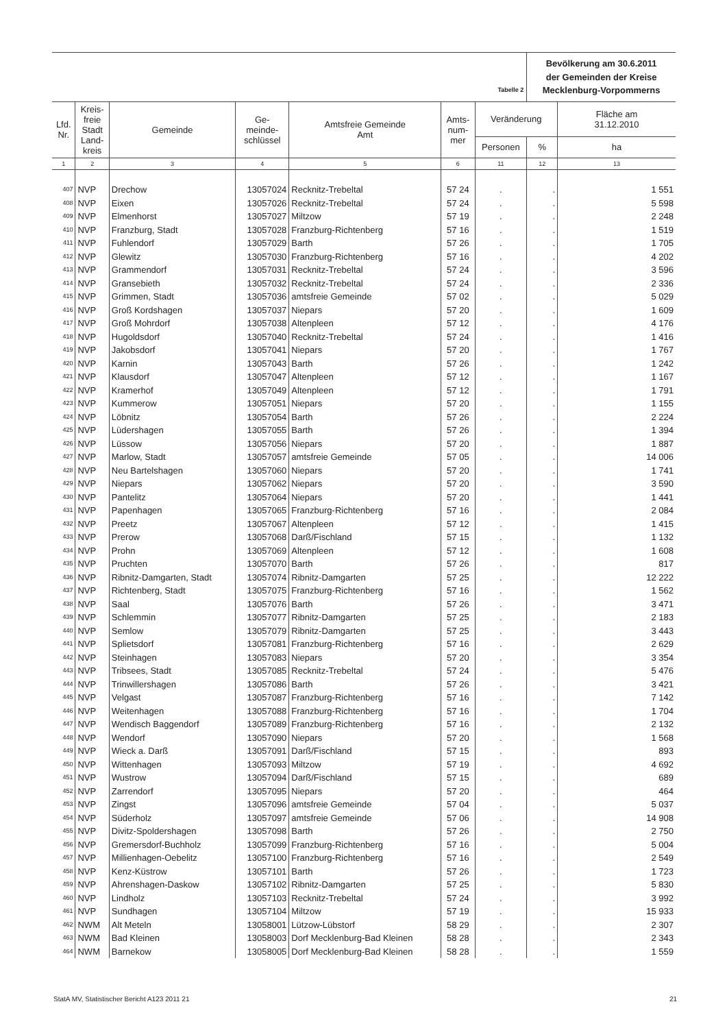| Tabelle 2 | | | | | | | Bevölkerung am 30.6.2011 der Gemeinden der Kreise Mecklenburg-Vorpommerns | |
| Lfd. Nr. | Kreis- freie Stadt Land- kreis | Gemeinde | Ge- meinde- schlüssel | Amtsfreie Gemeinde Amt | Amts- num- mer | Veränderung | | Fläche am 31.12.2010 |
| | | | | | | Personen | % | ha |
| 1 | 2 | 3 | 4 | 5 | 6 | 11 | 12 | 13 |
| 407 | NVP | Drechow | 13057024 | Recknitz-Trebeltal | 57 24 | . | . | 1 551 |
| 408 | NVP | Eixen | 13057026 | Recknitz-Trebeltal | 57 24 | . | . | 5 598 |
| 409 | NVP | Elmenhorst | 13057027 | Miltzow | 57 19 | . | . | 2 248 |
| 410 | NVP | Franzburg, Stadt | 13057028 | Franzburg-Richtenberg | 57 16 | . | . | 1 519 |
| 411 | NVP | Fuhlendorf | 13057029 | Barth | 57 26 | . | . | 1 705 |
| 412 | NVP | Glewitz | 13057030 | Franzburg-Richtenberg | 57 16 | . | . | 4 202 |
| 413 | NVP | Grammendorf | 13057031 | Recknitz-Trebeltal | 57 24 | . | . | 3 596 |
| 414 | NVP | Gransebieth | 13057032 | Recknitz-Trebeltal | 57 24 | . | . | 2 336 |
| 415 | NVP | Grimmen, Stadt | 13057036 | amtsfreie Gemeinde | 57 02 | . | . | 5 029 |
| 416 | NVP | Groß Kordshagen | 13057037 | Niepars | 57 20 | . | . | 1 609 |
| 417 | NVP | Groß Mohrdorf | 13057038 | Altenpleen | 57 12 | . | . | 4 176 |
| 418 | NVP | Hugoldsdorf | 13057040 | Recknitz-Trebeltal | 57 24 | . | . | 1 416 |
| 419 | NVP | Jakobsdorf | 13057041 | Niepars | 57 20 | . | . | 1 767 |
| 420 | NVP | Karnin | 13057043 | Barth | 57 26 | . | . | 1 242 |
| 421 | NVP | Klausdorf | 13057047 | Altenpleen | 57 12 | . | . | 1 167 |
| 422 | NVP | Kramerhof | 13057049 | Altenpleen | 57 12 | . | . | 1 791 |
| 423 | NVP | Kummerow | 13057051 | Niepars | 57 20 | . | . | 1 155 |
| 424 | NVP | Löbnitz | 13057054 | Barth | 57 26 | . | . | 2 224 |
| 425 | NVP | Lüdershagen | 13057055 | Barth | 57 26 | . | . | 1 394 |
| 426 | NVP | Lüssow | 13057056 | Niepars | 57 20 | . | . | 1 887 |
| 427 | NVP | Marlow, Stadt | 13057057 | amtsfreie Gemeinde | 57 05 | . | . | 14 006 |
| 428 | NVP | Neu Bartelshagen | 13057060 | Niepars | 57 20 | . | . | 1 741 |
| 429 | NVP | Niepars | 13057062 | Niepars | 57 20 | . | . | 3 590 |
| 430 | NVP | Pantelitz | 13057064 | Niepars | 57 20 | . | . | 1 441 |
| 431 | NVP | Papenhagen | 13057065 | Franzburg-Richtenberg | 57 16 | . | . | 2 084 |
| 432 | NVP | Preetz | 13057067 | Altenpleen | 57 12 | . | . | 1 415 |
| 433 | NVP | Prerow | 13057068 | Darß/Fischland | 57 15 | . | . | 1 132 |
| 434 | NVP | Prohn | 13057069 | Altenpleen | 57 12 | . | . | 1 608 |
| 435 | NVP | Pruchten | 13057070 | Barth | 57 26 | . | . | 817 |
| 436 | NVP | Ribnitz-Damgarten, Stadt | 13057074 | Ribnitz-Damgarten | 57 25 | . | . | 12 222 |
| 437 | NVP | Richtenberg, Stadt | 13057075 | Franzburg-Richtenberg | 57 16 | . | . | 1 562 |
| 438 | NVP | Saal | 13057076 | Barth | 57 26 | . | . | 3 471 |
| 439 | NVP | Schlemmin | 13057077 | Ribnitz-Damgarten | 57 25 | . | . | 2 183 |
| 440 | NVP | Semlow | 13057079 | Ribnitz-Damgarten | 57 25 | . | . | 3 443 |
| 441 | NVP | Splietsdorf | 13057081 | Franzburg-Richtenberg | 57 16 | . | . | 2 629 |
| 442 | NVP | Steinhagen | 13057083 | Niepars | 57 20 | . | . | 3 354 |
| 443 | NVP | Tribsees, Stadt | 13057085 | Recknitz-Trebeltal | 57 24 | . | . | 5 476 |
| 444 | NVP | Trinwillershagen | 13057086 | Barth | 57 26 | . | . | 3 421 |
| 445 | NVP | Velgast | 13057087 | Franzburg-Richtenberg | 57 16 | . | . | 7 142 |
| 446 | NVP | Weitenhagen | 13057088 | Franzburg-Richtenberg | 57 16 | . | . | 1 704 |
| 447 | NVP | Wendisch Baggendorf | 13057089 | Franzburg-Richtenberg | 57 16 | . | . | 2 132 |
| 448 | NVP | Wendorf | 13057090 | Niepars | 57 20 | . | . | 1 568 |
| 449 | NVP | Wieck a. Darß | 13057091 | Darß/Fischland | 57 15 | . | . | 893 |
| 450 | NVP | Wittenhagen | 13057093 | Miltzow | 57 19 | . | . | 4 692 |
| 451 | NVP | Wustrow | 13057094 | Darß/Fischland | 57 15 | . | . | 689 |
| 452 | NVP | Zarrendorf | 13057095 | Niepars | 57 20 | . | . | 464 |
| 453 | NVP | Zingst | 13057096 | amtsfreie Gemeinde | 57 04 | . | . | 5 037 |
| 454 | NVP | Süderholz | 13057097 | amtsfreie Gemeinde | 57 06 | . | . | 14 908 |
| 455 | NVP | Divitz-Spoldershagen | 13057098 | Barth | 57 26 | . | . | 2 750 |
| 456 | NVP | Gremersdorf-Buchholz | 13057099 | Franzburg-Richtenberg | 57 16 | . | . | 5 004 |
| 457 | NVP | Millienhagen-Oebelitz | 13057100 | Franzburg-Richtenberg | 57 16 | . | . | 2 549 |
| 458 | NVP | Kenz-Küstrow | 13057101 | Barth | 57 26 | . | . | 1 723 |
| 459 | NVP | Ahrenshagen-Daskow | 13057102 | Ribnitz-Damgarten | 57 25 | . | . | 5 830 |
| 460 | NVP | Lindholz | 13057103 | Recknitz-Trebeltal | 57 24 | . | . | 3 992 |
| 461 | NVP | Sundhagen | 13057104 | Miltzow | 57 19 | . | . | 15 933 |
| 462 | NWM | Alt Meteln | 13058001 | Lützow-Lübstorf | 58 29 | . | . | 2 307 |
| 463 | NWM | Bad Kleinen | 13058003 | Dorf Mecklenburg-Bad Kleinen | 58 28 | . | . | 2 343 |
| 464 | NWM | Barnekow | 13058005 | Dorf Mecklenburg-Bad Kleinen | 58 28 | . | . | 1 559 |
StatA MV, Statistischer Bericht A123 2011 21 21